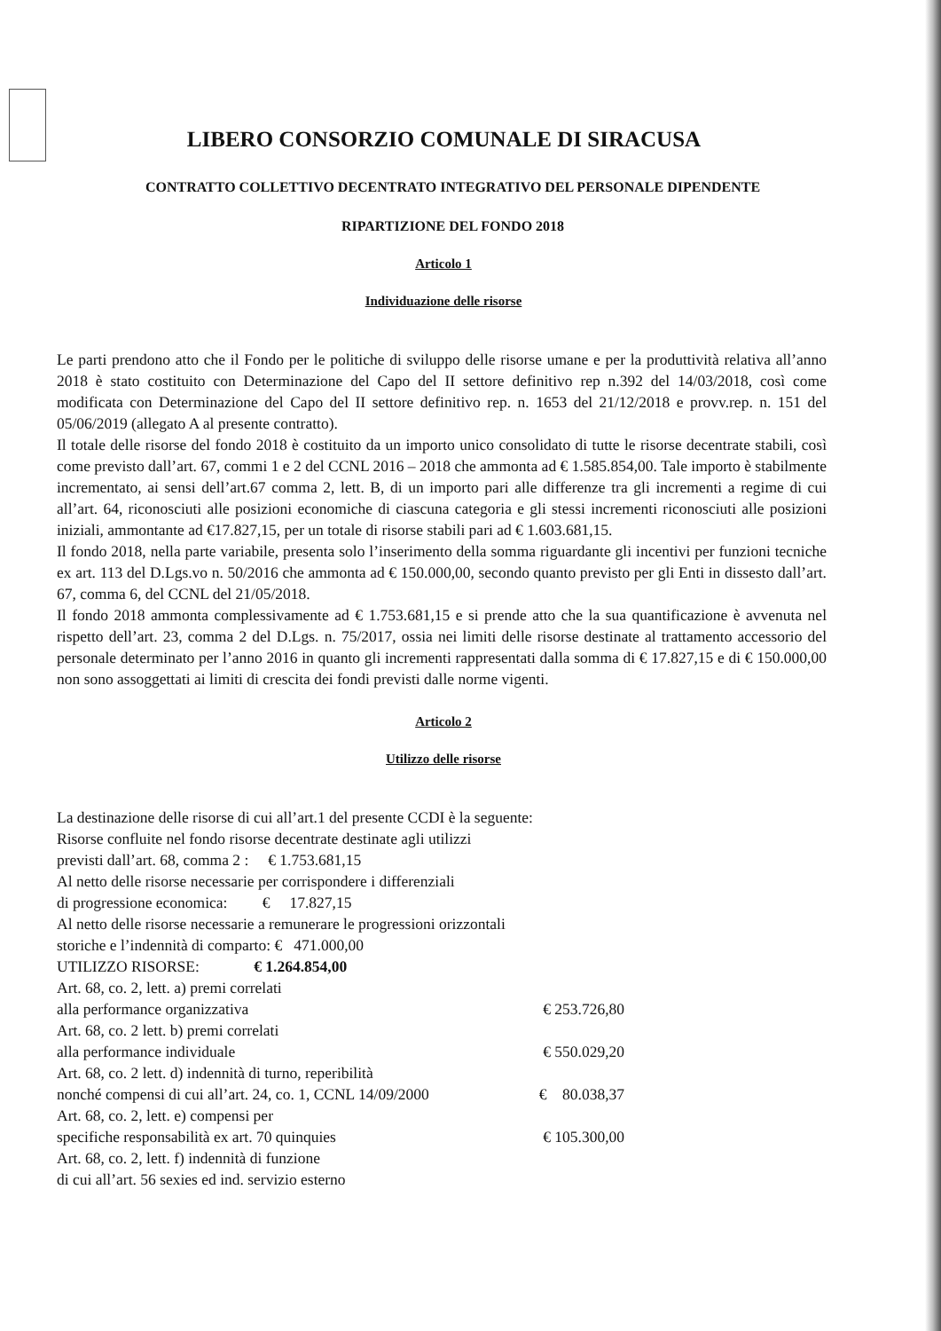LIBERO CONSORZIO COMUNALE DI SIRACUSA
CONTRATTO COLLETTIVO DECENTRATO INTEGRATIVO DEL PERSONALE DIPENDENTE
RIPARTIZIONE DEL FONDO 2018
Articolo 1
Individuazione delle risorse
Le parti prendono atto che il Fondo per le politiche di sviluppo delle risorse umane e per la produttività relativa all’anno 2018 è stato costituito con Determinazione del Capo del II settore definitivo rep n.392 del 14/03/2018, così come modificata con Determinazione del Capo del II settore definitivo rep. n. 1653 del 21/12/2018 e provv.rep. n. 151 del 05/06/2019 (allegato A al presente contratto).
Il totale delle risorse del fondo 2018 è costituito da un importo unico consolidato di tutte le risorse decentrate stabili, così come previsto dall’art. 67, commi 1 e 2 del CCNL 2016 – 2018 che ammonta ad € 1.585.854,00. Tale importo è stabilmente incrementato, ai sensi dell’art.67 comma 2, lett. B, di un importo pari alle differenze tra gli incrementi a regime di cui all’art. 64, riconosciuti alle posizioni economiche di ciascuna categoria e gli stessi incrementi riconosciuti alle posizioni iniziali, ammontante ad €17.827,15, per un totale di risorse stabili pari ad € 1.603.681,15.
Il fondo 2018, nella parte variabile, presenta solo l’inserimento della somma riguardante gli incentivi per funzioni tecniche ex art. 113 del D.Lgs.vo n. 50/2016 che ammonta ad € 150.000,00, secondo quanto previsto per gli Enti in dissesto dall’art. 67, comma 6, del CCNL del 21/05/2018.
Il fondo 2018 ammonta complessivamente ad € 1.753.681,15 e si prende atto che la sua quantificazione è avvenuta nel rispetto dell’art. 23, comma 2 del D.Lgs. n. 75/2017, ossia nei limiti delle risorse destinate al trattamento accessorio del personale determinato per l’anno 2016 in quanto gli incrementi rappresentati dalla somma di € 17.827,15 e di € 150.000,00 non sono assoggettati ai limiti di crescita dei fondi previsti dalle norme vigenti.
Articolo 2
Utilizzo delle risorse
La destinazione delle risorse di cui all’art.1 del presente CCDI è la seguente:
Risorse confluite nel fondo risorse decentrate destinate agli utilizzi
previsti dall’art. 68, comma 2 : € 1.753.681,15
Al netto delle risorse necessarie per corrispondere i differenziali
di progressione economica: € 17.827,15
Al netto delle risorse necessarie a remunerare le progressioni orizzontali
storiche e l’indennità di comparto: € 471.000,00
UTILIZZO RISORSE: € 1.264.854,00
Art. 68, co. 2, lett. a) premi correlati
alla performance organizzativa € 253.726,80
Art. 68, co. 2 lett. b) premi correlati
alla performance individuale € 550.029,20
Art. 68, co. 2 lett. d) indennità di turno, reperibilità
nonché compensi di cui all’art. 24, co. 1, CCNL 14/09/2000 € 80.038,37
Art. 68, co. 2, lett. e) compensi per
specifiche responsabilità ex art. 70 quinquies € 105.300,00
Art. 68, co. 2, lett. f) indennità di funzione
di cui all’art. 56 sexies ed ind. servizio esterno